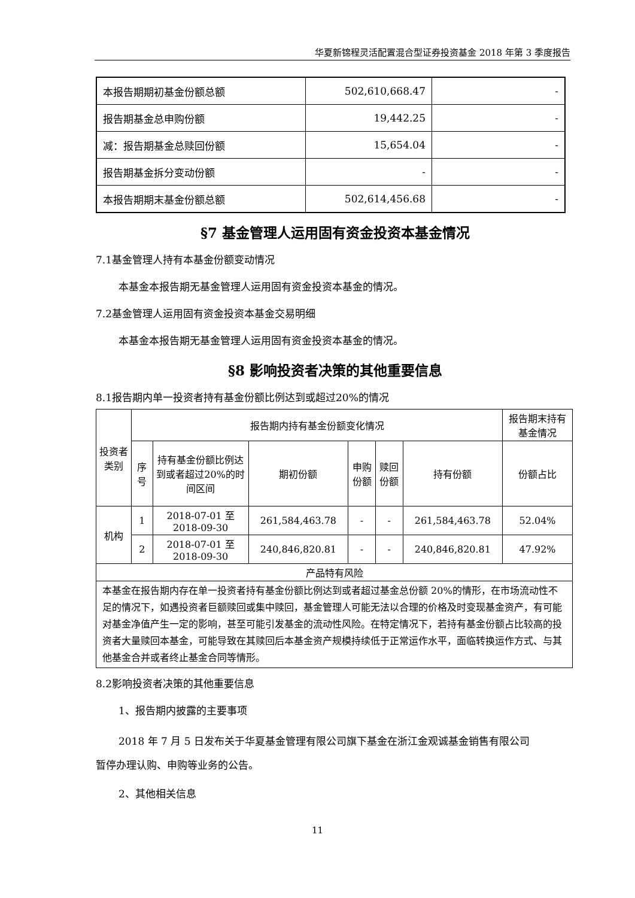华夏新锦程灵活配置混合型证券投资基金 2018 年第 3 季度报告
| 本报告期期初基金份额总额 | 502,610,668.47 | - |
| 报告期基金总申购份额 | 19,442.25 | - |
| 减：报告期基金总赎回份额 | 15,654.04 | - |
| 报告期基金拆分变动份额 | - | - |
| 本报告期期末基金份额总额 | 502,614,456.68 | - |
§7 基金管理人运用固有资金投资本基金情况
7.1基金管理人持有本基金份额变动情况
本基金本报告期无基金管理人运用固有资金投资本基金的情况。
7.2基金管理人运用固有资金投资本基金交易明细
本基金本报告期无基金管理人运用固有资金投资本基金的情况。
§8 影响投资者决策的其他重要信息
8.1报告期内单一投资者持有基金份额比例达到或超过20%的情况
| 投资者类别 | 报告期内持有基金份额变化情况 | | | | | | 报告期末持有基金情况 |
| --- | --- | --- | --- | --- | --- | --- | --- |
| | 序号 | 持有基金份额比例达到或者超过20%的时间区间 | 期初份额 | 申购份额 | 赎回份额 | 持有份额 | 份额占比 |
| 机构 | 1 | 2018-07-01 至 2018-09-30 | 261,584,463.78 | - | - | 261,584,463.78 | 52.04% |
| | 2 | 2018-07-01 至 2018-09-30 | 240,846,820.81 | - | - | 240,846,820.81 | 47.92% |
| 产品特有风险 | | | | | | | |
| 本基金在报告期内存在单一投资者持有基金份额比例达到或者超过基金总份额 20%的情形，在市场流动性不足的情况下，如遇投资者巨额赎回或集中赎回，基金管理人可能无法以合理的价格及时变现基金资产，有可能对基金净值产生一定的影响，甚至可能引发基金的流动性风险。在特定情况下，若持有基金份额占比较高的投资者大量赎回本基金，可能导致在其赎回后本基金资产规模持续低于正常运作水平，面临转换运作方式、与其他基金合并或者终止基金合同等情形。 | | | | | | | |
8.2影响投资者决策的其他重要信息
1、报告期内披露的主要事项
2018 年 7 月 5 日发布关于华夏基金管理有限公司旗下基金在浙江金观诚基金销售有限公司
暂停办理认购、申购等业务的公告。
2、其他相关信息
11